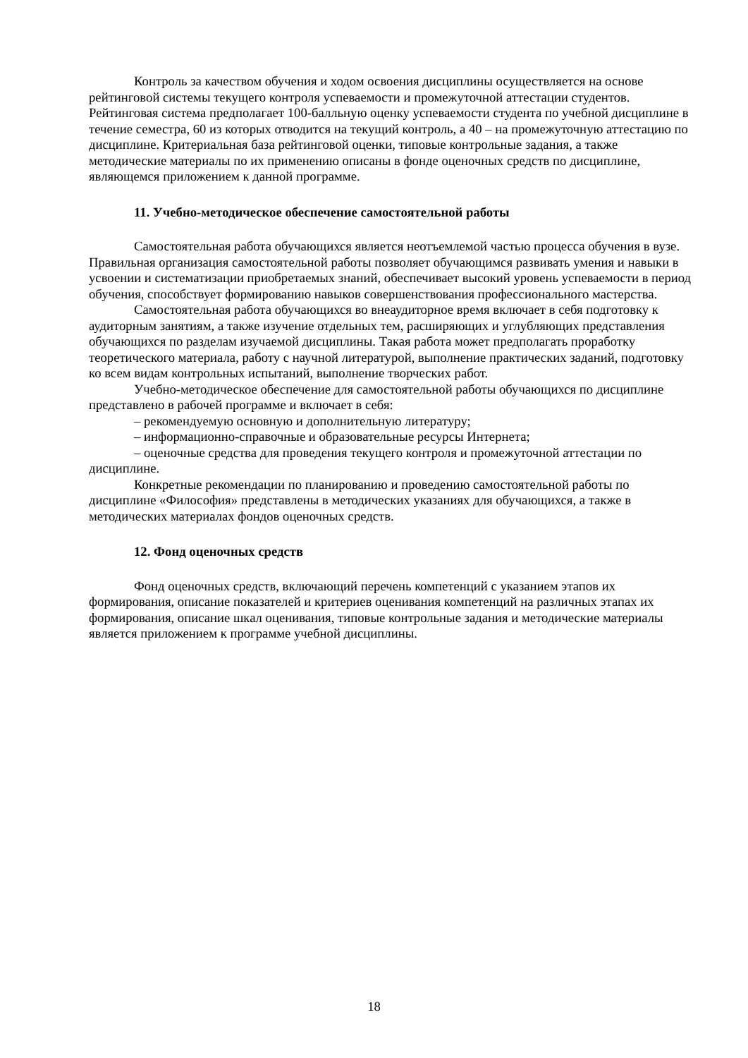Контроль за качеством обучения и ходом освоения дисциплины осуществляется на основе рейтинговой системы текущего контроля успеваемости и промежуточной аттестации студентов. Рейтинговая система предполагает 100-балльную оценку успеваемости студента по учебной дисциплине в течение семестра, 60 из которых отводится на текущий контроль, а 40 – на промежуточную аттестацию по дисциплине. Критериальная база рейтинговой оценки, типовые контрольные задания, а также методические материалы по их применению описаны в фонде оценочных средств по дисциплине, являющемся приложением к данной программе.
11. Учебно-методическое обеспечение самостоятельной работы
Самостоятельная работа обучающихся является неотъемлемой частью процесса обучения в вузе. Правильная организация самостоятельной работы позволяет обучающимся развивать умения и навыки в усвоении и систематизации приобретаемых знаний, обеспечивает высокий уровень успеваемости в период обучения, способствует формированию навыков совершенствования профессионального мастерства.
Самостоятельная работа обучающихся во внеаудиторное время включает в себя подготовку к аудиторным занятиям, а также изучение отдельных тем, расширяющих и углубляющих представления обучающихся по разделам изучаемой дисциплины. Такая работа может предполагать проработку теоретического материала, работу с научной литературой, выполнение практических заданий, подготовку ко всем видам контрольных испытаний, выполнение творческих работ.
Учебно-методическое обеспечение для самостоятельной работы обучающихся по дисциплине представлено в рабочей программе и включает в себя:
– рекомендуемую основную и дополнительную литературу;
– информационно-справочные и образовательные ресурсы Интернета;
– оценочные средства для проведения текущего контроля и промежуточной аттестации по дисциплине.
Конкретные рекомендации по планированию и проведению самостоятельной работы по дисциплине «Философия» представлены в методических указаниях для обучающихся, а также в методических материалах фондов оценочных средств.
12. Фонд оценочных средств
Фонд оценочных средств, включающий перечень компетенций с указанием этапов их формирования, описание показателей и критериев оценивания компетенций на различных этапах их формирования, описание шкал оценивания, типовые контрольные задания и методические материалы является приложением к программе учебной дисциплины.
18